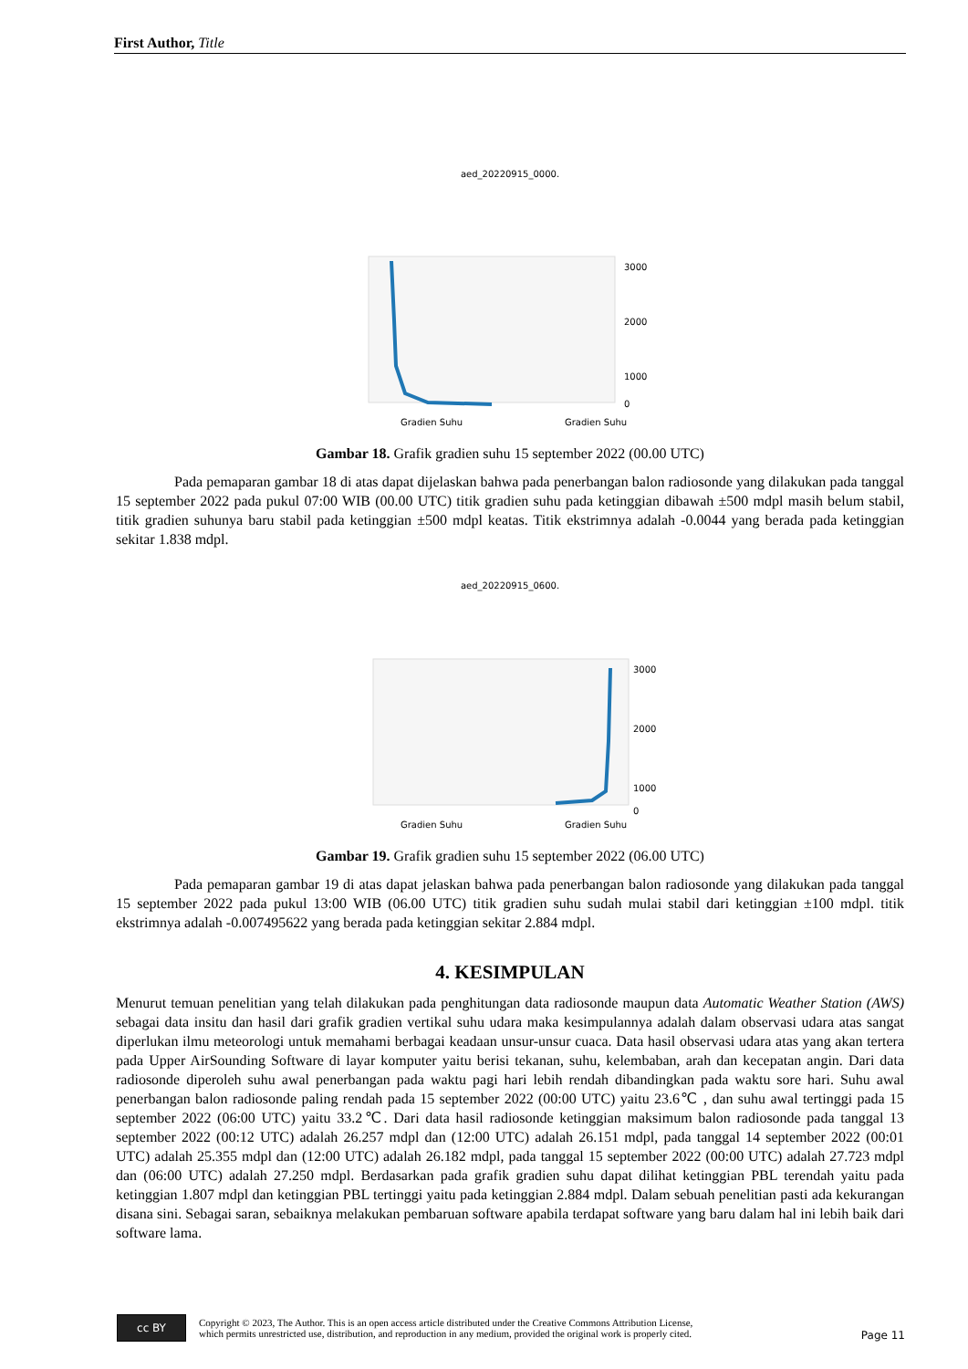First Author, Title
aed_20220915_0000.
3000
2000
1000
0
Gradien Suhu
Gradien Suhu
Gambar 18. Grafik gradien suhu 15 september 2022 (00.00 UTC)
Pada pemaparan gambar 18 di atas dapat dijelaskan bahwa pada penerbangan balon radiosonde yang dilakukan pada tanggal 15 september 2022 pada pukul 07:00 WIB (00.00 UTC) titik gradien suhu pada ketinggian dibawah ±500 mdpl masih belum stabil, titik gradien suhunya baru stabil pada ketinggian ±500 mdpl keatas. Titik ekstrimnya adalah -0.0044 yang berada pada ketinggian sekitar 1.838 mdpl.
aed_20220915_0600.
3000
2000
1000
0
Gradien Suhu
Gradien Suhu
Gambar 19. Grafik gradien suhu 15 september 2022 (06.00 UTC)
Pada pemaparan gambar 19 di atas dapat jelaskan bahwa pada penerbangan balon radiosonde yang dilakukan pada tanggal 15 september 2022 pada pukul 13:00 WIB (06.00 UTC) titik gradien suhu sudah mulai stabil dari ketinggian ±100 mdpl. titik ekstrimnya adalah -0.007495622 yang berada pada ketinggian sekitar 2.884 mdpl.
4. KESIMPULAN
Menurut temuan penelitian yang telah dilakukan pada penghitungan data radiosonde maupun data Automatic Weather Station (AWS) sebagai data insitu dan hasil dari grafik gradien vertikal suhu udara maka kesimpulannya adalah dalam observasi udara atas sangat diperlukan ilmu meteorologi untuk memahami berbagai keadaan unsur-unsur cuaca. Data hasil observasi udara atas yang akan tertera pada Upper AirSounding Software di layar komputer yaitu berisi tekanan, suhu, kelembaban, arah dan kecepatan angin. Dari data radiosonde diperoleh suhu awal penerbangan pada waktu pagi hari lebih rendah dibandingkan pada waktu sore hari. Suhu awal penerbangan balon radiosonde paling rendah pada 15 september 2022 (00:00 UTC) yaitu 23.6℃ , dan suhu awal tertinggi pada 15 september 2022 (06:00 UTC) yaitu 33.2℃. Dari data hasil radiosonde ketinggian maksimum balon radiosonde pada tanggal 13 september 2022 (00:12 UTC) adalah 26.257 mdpl dan (12:00 UTC) adalah 26.151 mdpl, pada tanggal 14 september 2022 (00:01 UTC) adalah 25.355 mdpl dan (12:00 UTC) adalah 26.182 mdpl, pada tanggal 15 september 2022 (00:00 UTC) adalah 27.723 mdpl dan (06:00 UTC) adalah 27.250 mdpl. Berdasarkan pada grafik gradien suhu dapat dilihat ketinggian PBL terendah yaitu pada ketinggian 1.807 mdpl dan ketinggian PBL tertinggi yaitu pada ketinggian 2.884 mdpl. Dalam sebuah penelitian pasti ada kekurangan disana sini. Sebagai saran, sebaiknya melakukan pembaruan software apabila terdapat software yang baru dalam hal ini lebih baik dari software lama.
cc BY
Copyright © 2023, The Author. This is an open access article distributed under the Creative Commons Attribution License,
which permits unrestricted use, distribution, and reproduction in any medium, provided the original work is properly cited.
Page 11